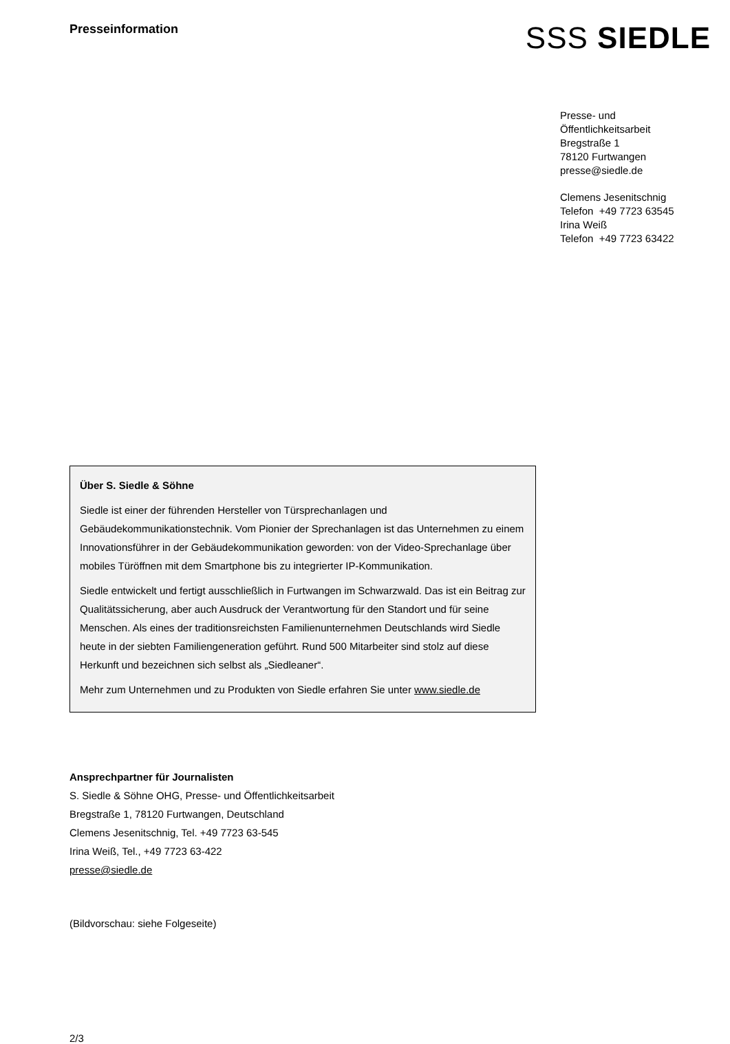Presseinformation
SSS SIEDLE
Presse- und
Öffentlichkeitsarbeit
Bregstraße 1
78120 Furtwangen
presse@siedle.de
Clemens Jesenitschnig
Telefon +49 7723 63545
Irina Weiß
Telefon +49 7723 63422
Über S. Siedle & Söhne
Siedle ist einer der führenden Hersteller von Türsprechanlagen und Gebäudekommunikationstechnik. Vom Pionier der Sprechanlagen ist das Unternehmen zu einem Innovationsführer in der Gebäudekommunikation geworden: von der Video-Sprechanlage über mobiles Türöffnen mit dem Smartphone bis zu integrierter IP-Kommunikation.
Siedle entwickelt und fertigt ausschließlich in Furtwangen im Schwarzwald. Das ist ein Beitrag zur Qualitätssicherung, aber auch Ausdruck der Verantwortung für den Standort und für seine Menschen. Als eines der traditionsreichsten Familienunternehmen Deutschlands wird Siedle heute in der siebten Familiengeneration geführt. Rund 500 Mitarbeiter sind stolz auf diese Herkunft und bezeichnen sich selbst als „Siedleaner“.
Mehr zum Unternehmen und zu Produkten von Siedle erfahren Sie unter www.siedle.de
Ansprechpartner für Journalisten
S. Siedle & Söhne OHG, Presse- und Öffentlichkeitsarbeit
Bregstraße 1, 78120 Furtwangen, Deutschland
Clemens Jesenitschnig, Tel. +49 7723 63-545
Irina Weiß, Tel., +49 7723 63-422
presse@siedle.de
(Bildvorschau: siehe Folgeseite)
2/3